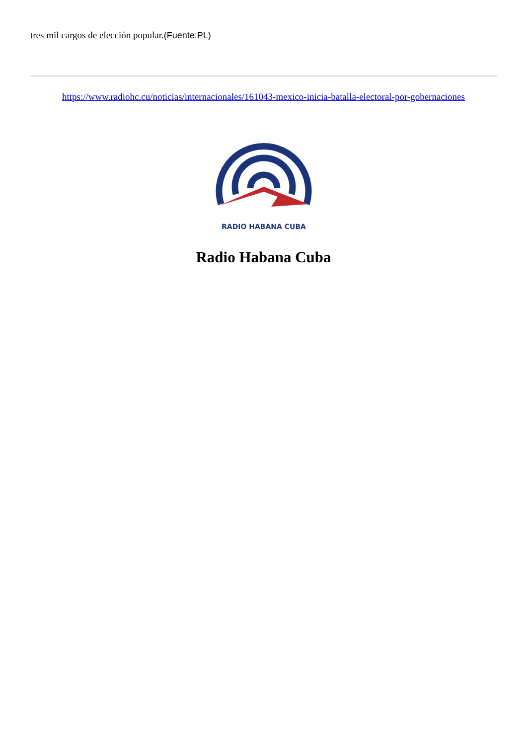tres mil cargos de elección popular.(Fuente:PL)
https://www.radiohc.cu/noticias/internacionales/161043-mexico-inicia-batalla-electoral-por-gobernaciones
RADIO HABANA CUBA
Radio Habana Cuba